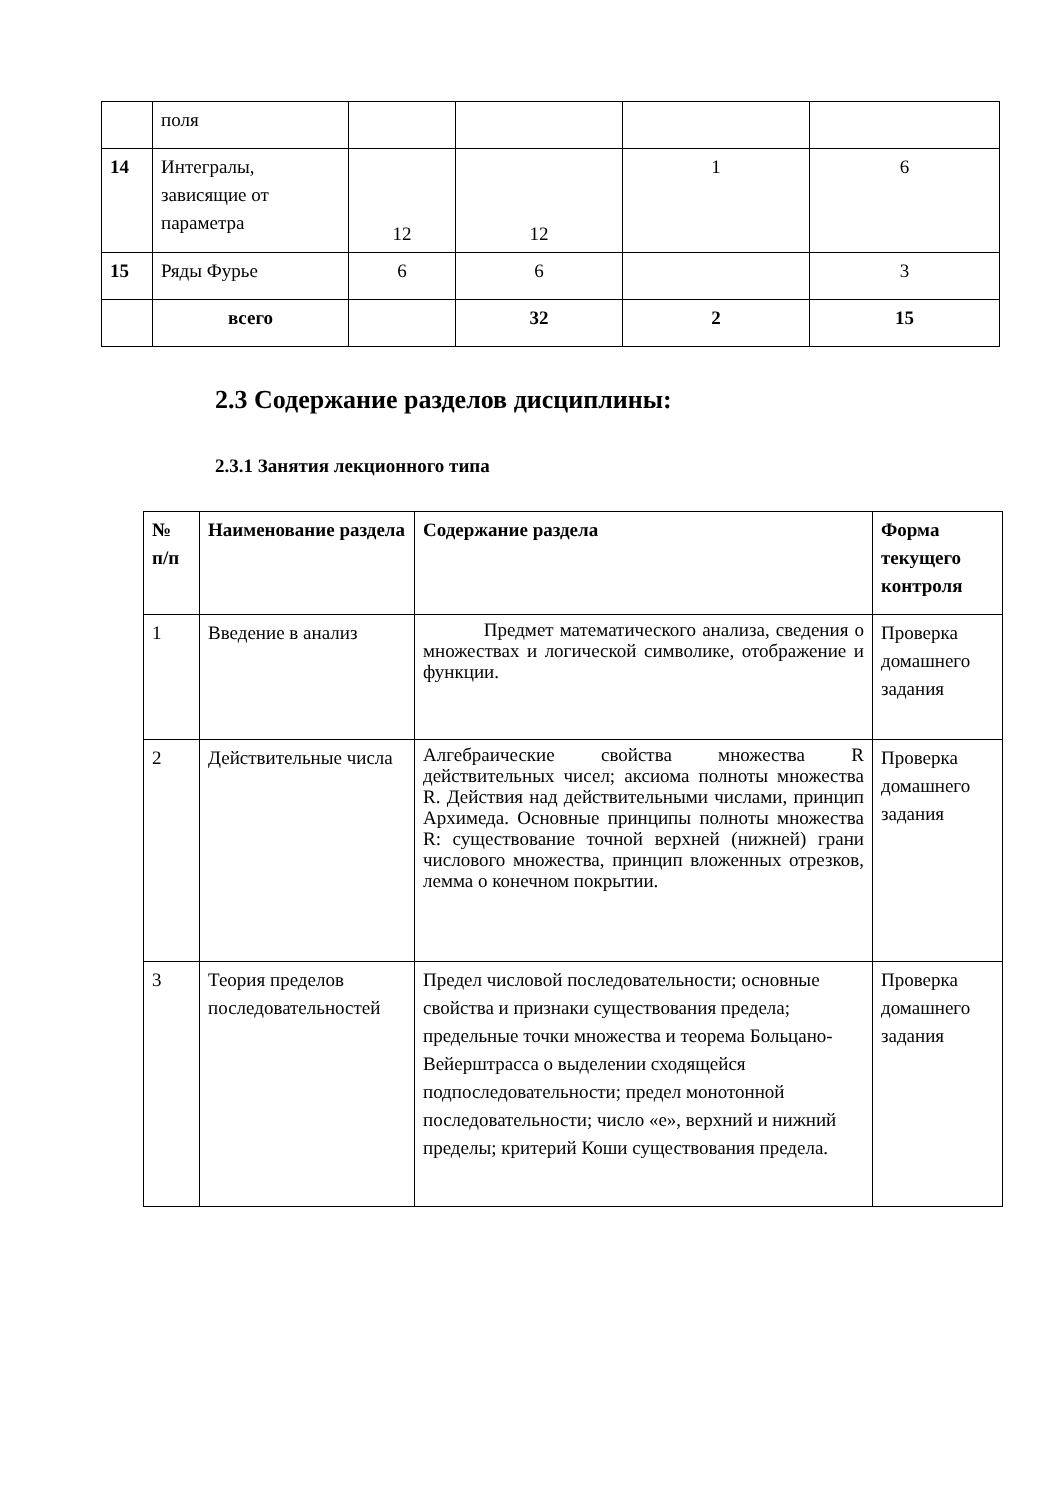| | поля | | | | |
| 14 | Интегралы, зависящие от параметра | 12 | 12 | 1 | 6 |
| 15 | Ряды Фурье | 6 | 6 | | 3 |
| | всего | | 32 | 2 | 15 |
2.3 Содержание разделов дисциплины:
2.3.1 Занятия лекционного типа
| № п/п | Наименование раздела | Содержание раздела | Форма текущего контроля |
| --- | --- | --- | --- |
| 1 | Введение в анализ | Предмет математического анализа, сведения о множествах и логической символике, отображение и функции. | Проверка домашнего задания |
| 2 | Действительные числа | Алгебраические свойства множества R действительных чисел; аксиома полноты множества R. Действия над действительными числами, принцип Архимеда. Основные принципы полноты множества R: существование точной верхней (нижней) грани числового множества, принцип вложенных отрезков, лемма о конечном покрытии. | Проверка домашнего задания |
| 3 | Теория пределов последовательностей | Предел числовой последовательности; основные свойства и признаки существования предела; предельные точки множества и теорема Больцано-Вейерштрасса о выделении сходящейся подпоследовательности; предел монотонной последовательности; число «е», верхний и нижний пределы; критерий Коши существования предела. | Проверка домашнего задания |